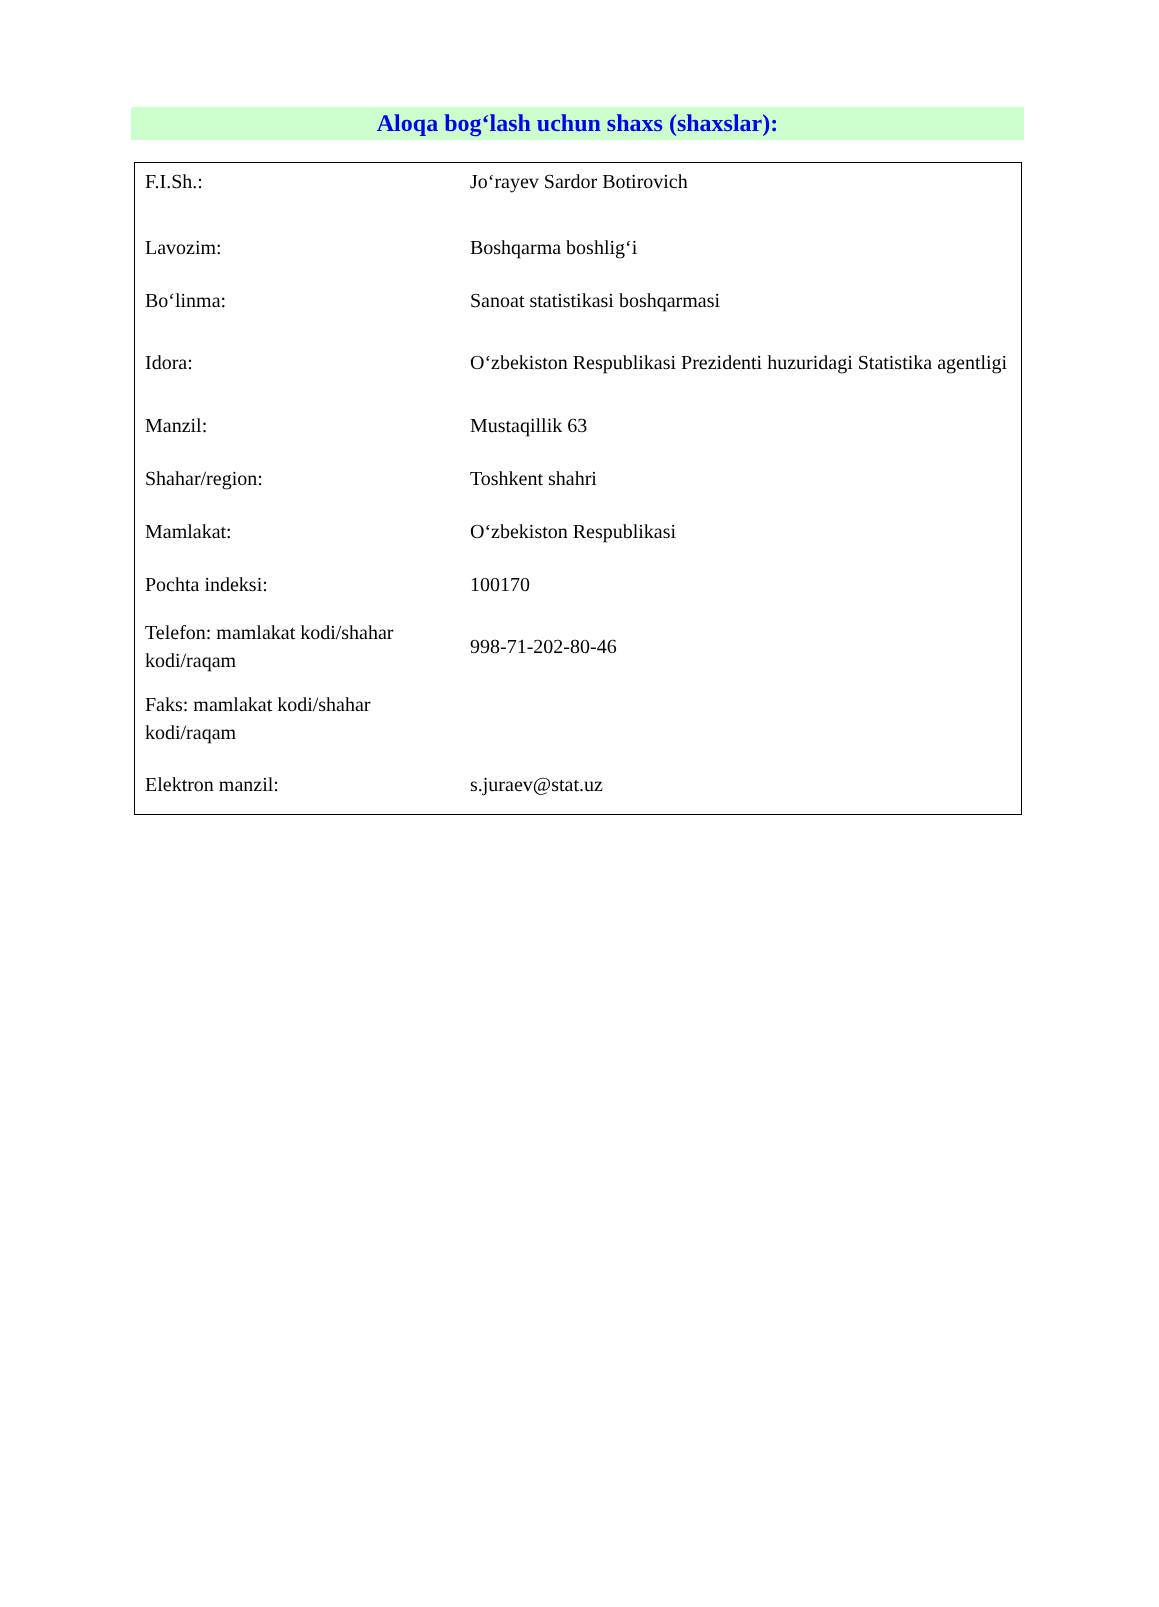Aloqa bog‘lash uchun shaxs (shaxslar):
| F.I.Sh.: | Jo‘rayev Sardor Botirovich |
| Lavozim: | Boshqarma boshlig‘i |
| Bo‘linma: | Sanoat statistikasi boshqarmasi |
| Idora: | O‘zbekiston Respublikasi Prezidenti huzuridagi Statistika agentligi |
| Manzil: | Mustaqillik 63 |
| Shahar/region: | Toshkent shahri |
| Mamlakat: | O‘zbekiston Respublikasi |
| Pochta indeksi: | 100170 |
| Telefon: mamlakat kodi/shahar kodi/raqam | 998-71-202-80-46 |
| Faks: mamlakat kodi/shahar kodi/raqam | |
| Elektron manzil: | s.juraev@stat.uz |